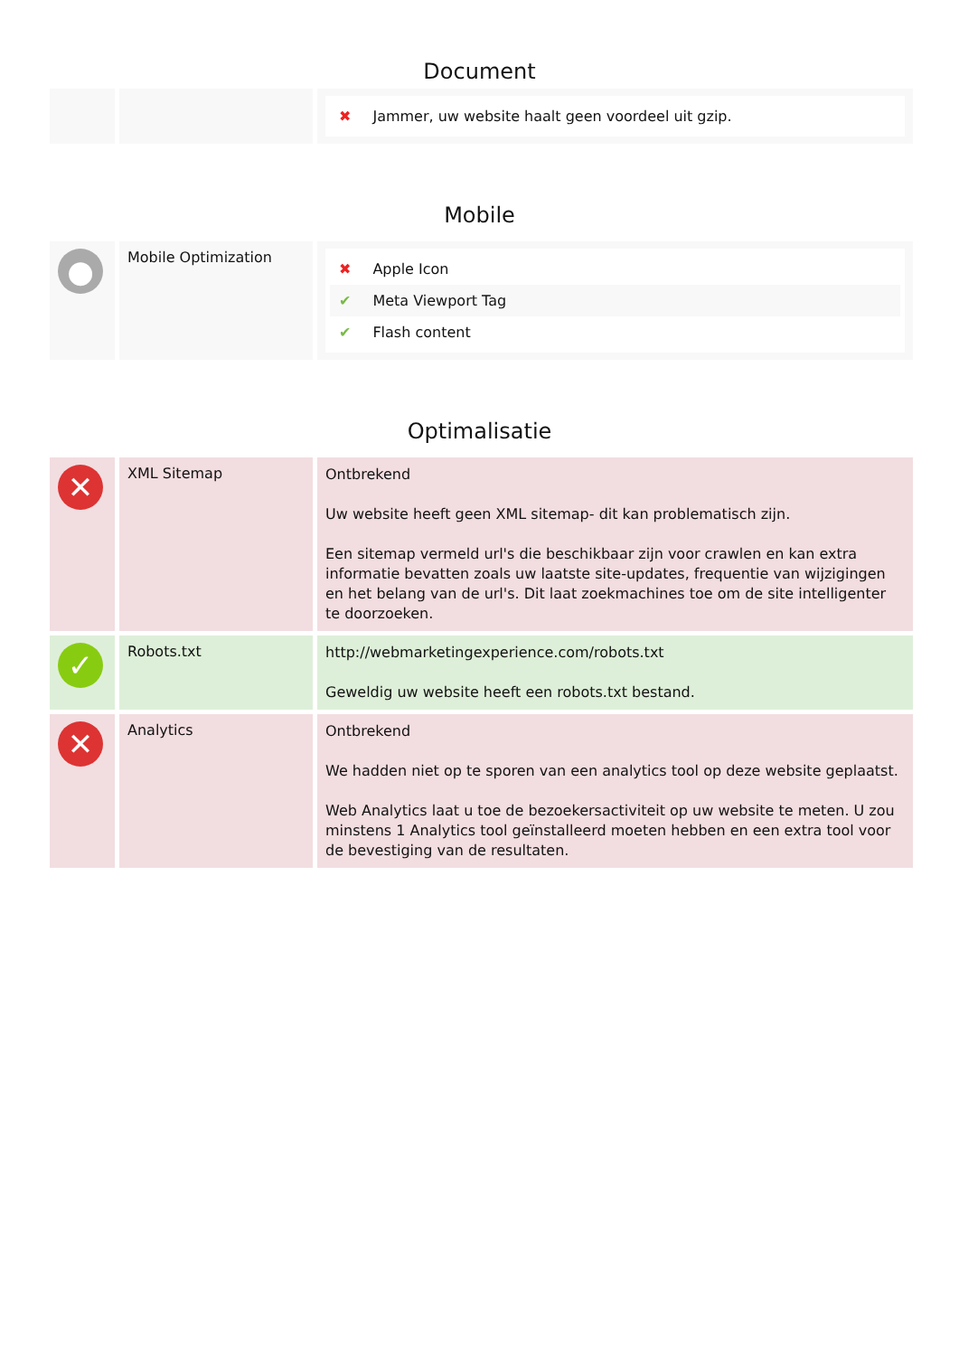Document
| | | ✖ Jammer, uw website haalt geen voordeel uit gzip. |
Mobile
| ● | Mobile Optimization | ✖ Apple Icon ✔ Meta Viewport Tag ✔ Flash content |
Optimalisatie
| ✕ | XML Sitemap | Ontbrekend Uw website heeft geen XML sitemap- dit kan problematisch zijn. Een sitemap vermeld url's die beschikbaar zijn voor crawlen en kan extra informatie bevatten zoals uw laatste site-updates, frequentie van wijzigingen en het belang van de url's. Dit laat zoekmachines toe om de site intelligenter te doorzoeken. |
| ✓ | Robots.txt | http://webmarketingexperience.com/robots.txt Geweldig uw website heeft een robots.txt bestand. |
| ✕ | Analytics | Ontbrekend We hadden niet op te sporen van een analytics tool op deze website geplaatst. Web Analytics laat u toe de bezoekersactiviteit op uw website te meten. U zou minstens 1 Analytics tool geïnstalleerd moeten hebben en een extra tool voor de bevestiging van de resultaten. |